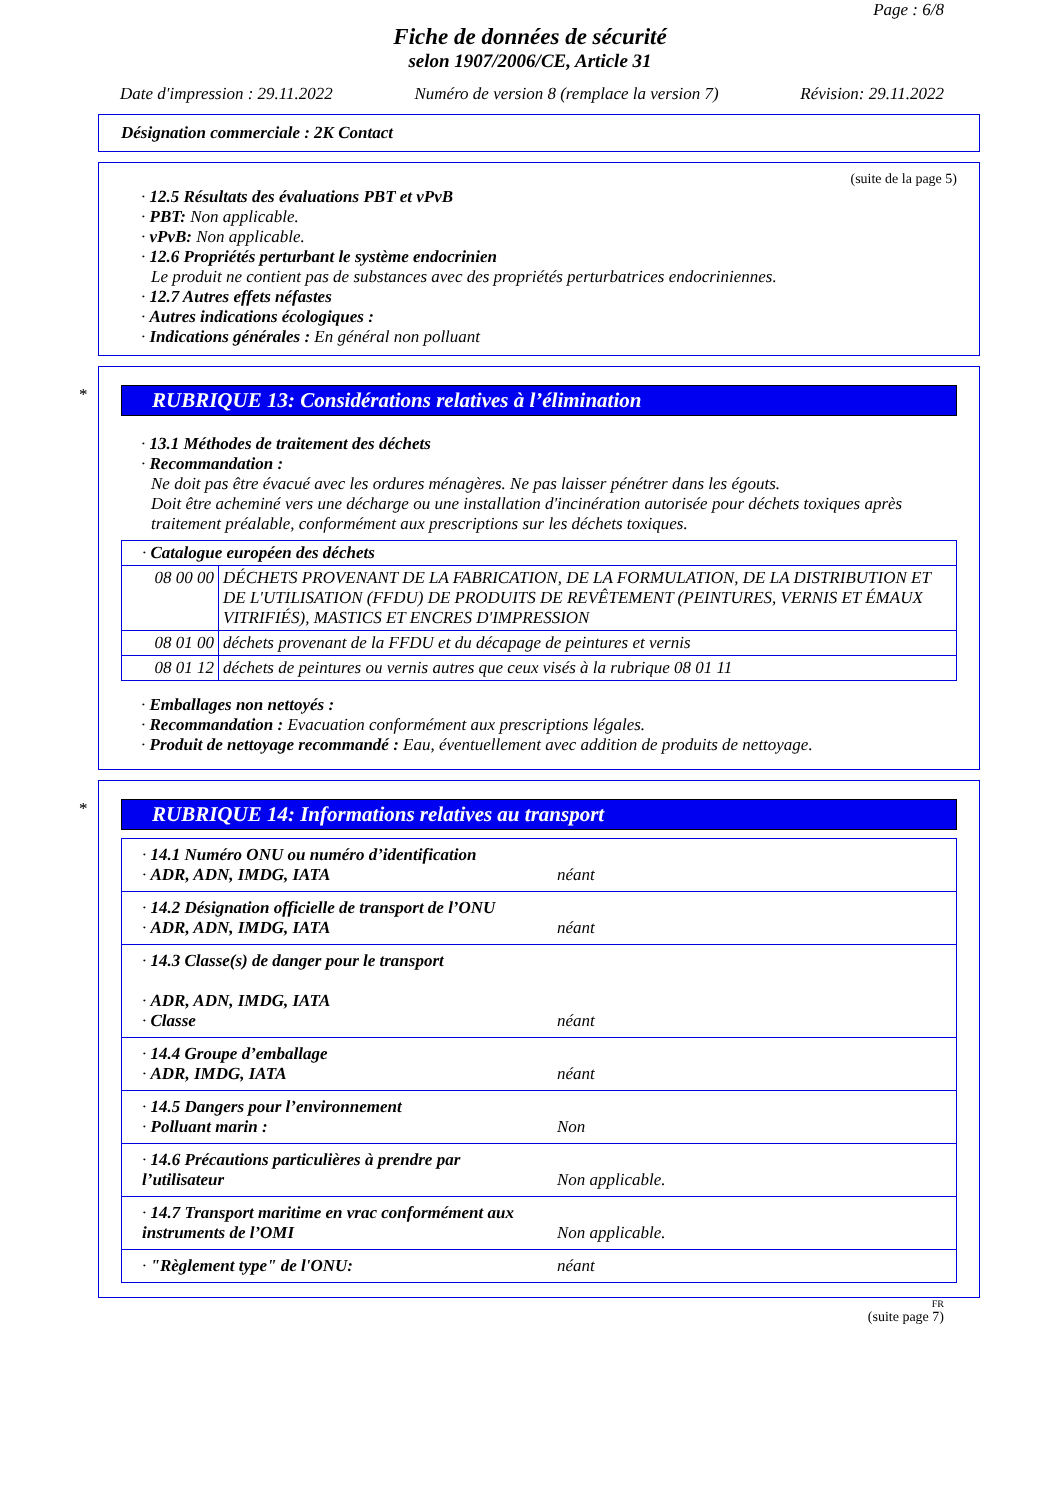Page : 6/8
Fiche de données de sécurité
selon 1907/2006/CE, Article 31
Date d'impression : 29.11.2022 Numéro de version 8 (remplace la version 7) Révision: 29.11.2022
Désignation commerciale : 2K Contact
(suite de la page 5)
· 12.5 Résultats des évaluations PBT et vPvB
· PBT: Non applicable.
· vPvB: Non applicable.
· 12.6 Propriétés perturbant le système endocrinien
Le produit ne contient pas de substances avec des propriétés perturbatrices endocriniennes.
· 12.7 Autres effets néfastes
· Autres indications écologiques :
· Indications générales : En général non polluant
*
RUBRIQUE 13: Considérations relatives à l’élimination
· 13.1 Méthodes de traitement des déchets
· Recommandation :
Ne doit pas être évacué avec les ordures ménagères. Ne pas laisser pénétrer dans les égouts.
Doit être acheminé vers une décharge ou une installation d'incinération autorisée pour déchets toxiques après traitement préalable, conformément aux prescriptions sur les déchets toxiques.
| · Catalogue européen des déchets | |
| 08 00 00 | DÉCHETS PROVENANT DE LA FABRICATION, DE LA FORMULATION, DE LA DISTRIBUTION ET DE L'UTILISATION (FFDU) DE PRODUITS DE REVÊTEMENT (PEINTURES, VERNIS ET ÉMAUX VITRIFIÉS), MASTICS ET ENCRES D'IMPRESSION |
| 08 01 00 | déchets provenant de la FFDU et du décapage de peintures et vernis |
| 08 01 12 | déchets de peintures ou vernis autres que ceux visés à la rubrique 08 01 11 |
· Emballages non nettoyés :
· Recommandation : Evacuation conformément aux prescriptions légales.
· Produit de nettoyage recommandé : Eau, éventuellement avec addition de produits de nettoyage.
*
RUBRIQUE 14: Informations relatives au transport
| · 14.1 Numéro ONU ou numéro d’identification · ADR, ADN, IMDG, IATA | néant |
| · 14.2 Désignation officielle de transport de l’ONU · ADR, ADN, IMDG, IATA | néant |
| · 14.3 Classe(s) de danger pour le transport · ADR, ADN, IMDG, IATA · Classe | néant |
| · 14.4 Groupe d’emballage · ADR, IMDG, IATA | néant |
| · 14.5 Dangers pour l’environnement · Polluant marin : | Non |
| · 14.6 Précautions particulières à prendre par l’utilisateur | Non applicable. |
| · 14.7 Transport maritime en vrac conformément aux instruments de l’OMI | Non applicable. |
| · "Règlement type" de l'ONU: | néant |
FR
(suite page 7)